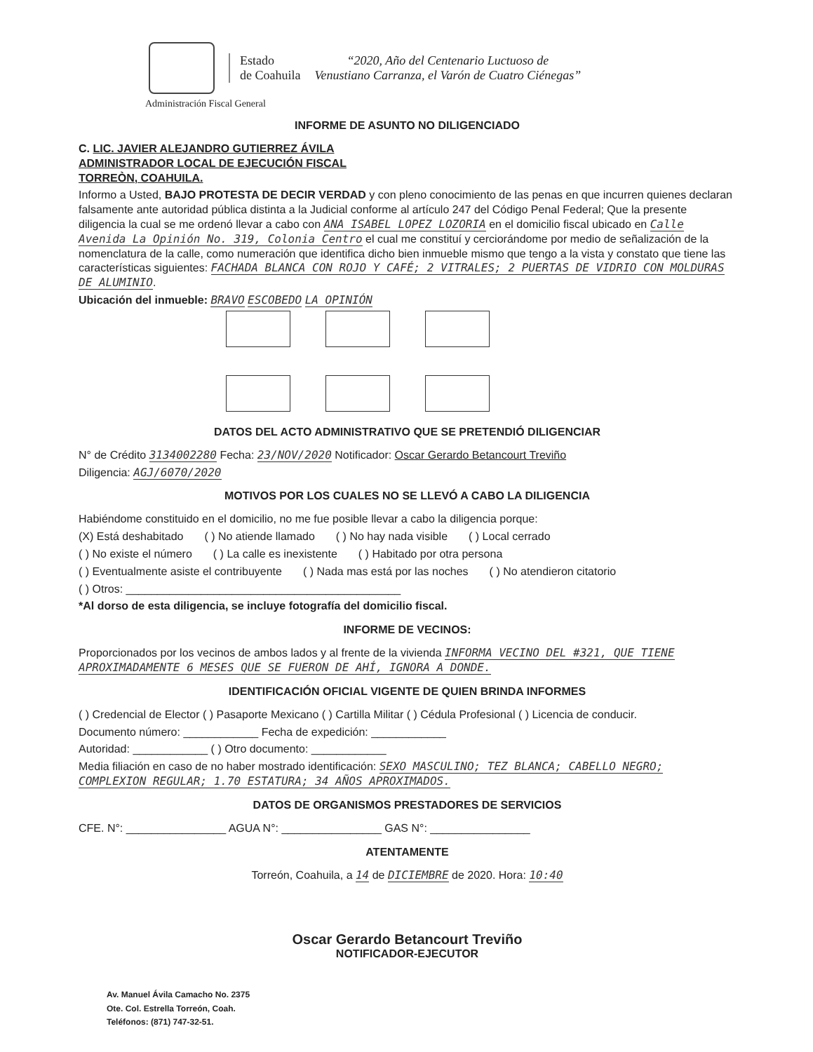Estado
de Coahuila
“2020, Año del Centenario Luctuoso de
Venustiano Carranza, el Varón de Cuatro Ciénegas”
Administración Fiscal General
INFORME DE ASUNTO NO DILIGENCIADO
C. LIC. JAVIER ALEJANDRO GUTIERREZ ÁVILA
ADMINISTRADOR LOCAL DE EJECUCIÓN FISCAL
TORREÒN, COAHUILA.
Informo a Usted, BAJO PROTESTA DE DECIR VERDAD y con pleno conocimiento de las penas en que incurren quienes declaran falsamente ante autoridad pública distinta a la Judicial conforme al artículo 247 del Código Penal Federal; Que la presente diligencia la cual se me ordenó llevar a cabo con ANA ISABEL LOPEZ LOZORIA en el domicilio fiscal ubicado en Calle Avenida La Opinión No. 319, Colonia Centro el cual me constituí y cerciorándome por medio de señalización de la nomenclatura de la calle, como numeración que identifica dicho bien inmueble mismo que tengo a la vista y constato que tiene las características siguientes: FACHADA BLANCA CON ROJO Y CAFÉ; 2 VITRALES; 2 PUERTAS DE VIDRIO CON MOLDURAS DE ALUMINIO.
Ubicación del inmueble: BRAVO ESCOBEDO LA OPINIÓN
DATOS DEL ACTO ADMINISTRATIVO QUE SE PRETENDIÓ DILIGENCIAR
N° de Crédito 3134002280 Fecha: 23/NOV/2020 Notificador: Oscar Gerardo Betancourt Treviño
Diligencia: AGJ/6070/2020
MOTIVOS POR LOS CUALES NO SE LLEVÓ A CABO LA DILIGENCIA
Habiéndome constituido en el domicilio, no me fue posible llevar a cabo la diligencia porque:
(X) Está deshabitado ( ) No atiende llamado ( ) No hay nada visible ( ) Local cerrado
( ) No existe el número ( ) La calle es inexistente ( ) Habitado por otra persona
( ) Eventualmente asiste el contribuyente ( ) Nada mas está por las noches ( ) No atendieron citatorio
( ) Otros: ____________________________________________
*Al dorso de esta diligencia, se incluye fotografía del domicilio fiscal.
INFORME DE VECINOS:
Proporcionados por los vecinos de ambos lados y al frente de la vivienda INFORMA VECINO DEL #321, QUE TIENE APROXIMADAMENTE 6 MESES QUE SE FUERON DE AHÍ, IGNORA A DONDE.
IDENTIFICACIÓN OFICIAL VIGENTE DE QUIEN BRINDA INFORMES
( ) Credencial de Elector ( ) Pasaporte Mexicano ( ) Cartilla Militar ( ) Cédula Profesional ( ) Licencia de conducir.
Documento número: ____________ Fecha de expedición: ____________
Autoridad: ____________ ( ) Otro documento: ____________
Media filiación en caso de no haber mostrado identificación: SEXO MASCULINO; TEZ BLANCA; CABELLO NEGRO; COMPLEXION REGULAR; 1.70 ESTATURA; 34 AÑOS APROXIMADOS.
DATOS DE ORGANISMOS PRESTADORES DE SERVICIOS
CFE. N°: ________________ AGUA N°: ________________ GAS N°: ________________
ATENTAMENTE
Torreón, Coahuila, a 14 de DICIEMBRE de 2020. Hora: 10:40
Oscar Gerardo Betancourt Treviño
NOTIFICADOR-EJECUTOR
Av. Manuel Ávila Camacho No. 2375
Ote. Col. Estrella Torreón, Coah.
Teléfonos: (871) 747-32-51.